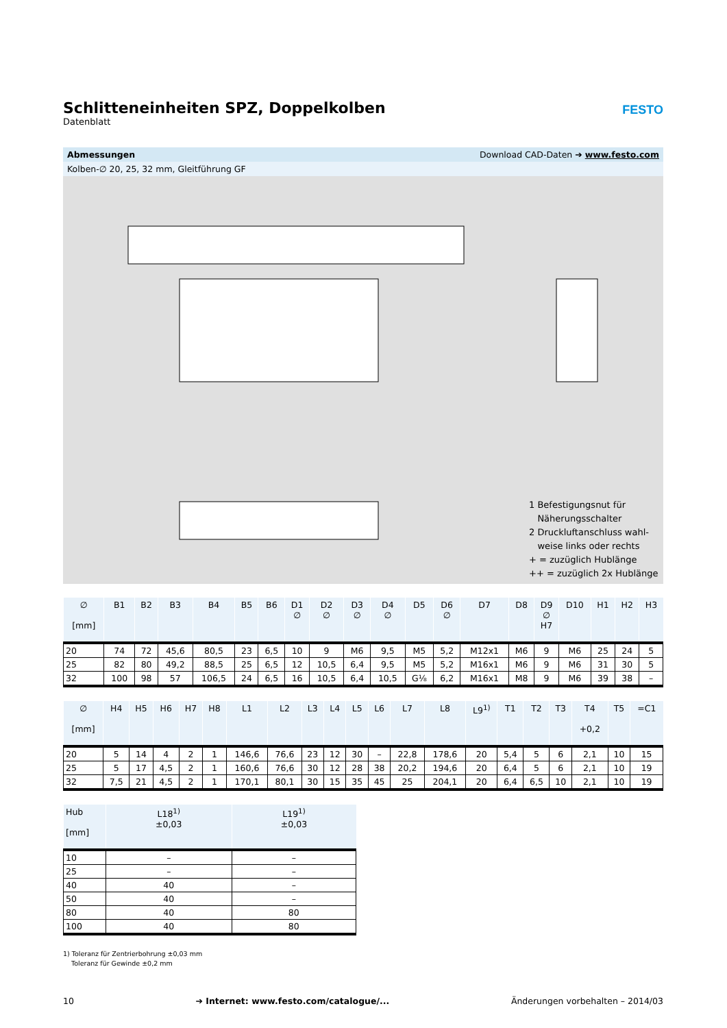Schlitteneinheiten SPZ, Doppelkolben
Datenblatt
FESTO
Abmessungen Download CAD-Daten ➔ www.festo.com
Kolben-∅ 20, 25, 32 mm, Gleitführung GF
1 Befestigungsnut für
Näherungsschalter
2 Druckluftanschluss wahl-
weise links oder rechts
+ = zuzüglich Hublänge
++ = zuzüglich 2x Hublänge
| ∅ [mm] | B1 | B2 | B3 | B4 | B5 | B6 | D1 ∅ | D2 ∅ | D3 ∅ | D4 ∅ | D5 | D6 ∅ | D7 | D8 | D9 ∅ H7 | D10 | H1 | H2 | H3 |
| --- | --- | --- | --- | --- | --- | --- | --- | --- | --- | --- | --- | --- | --- | --- | --- | --- | --- | --- | --- |
| 20 | 74 | 72 | 45,6 | 80,5 | 23 | 6,5 | 10 | 9 | M6 | 9,5 | M5 | 5,2 | M12x1 | M6 | 9 | M6 | 25 | 24 | 5 |
| 25 | 82 | 80 | 49,2 | 88,5 | 25 | 6,5 | 12 | 10,5 | 6,4 | 9,5 | M5 | 5,2 | M16x1 | M6 | 9 | M6 | 31 | 30 | 5 |
| 32 | 100 | 98 | 57 | 106,5 | 24 | 6,5 | 16 | 10,5 | 6,4 | 10,5 | G⅛ | 6,2 | M16x1 | M8 | 9 | M6 | 39 | 38 | – |
| ∅ [mm] | H4 | H5 | H6 | H7 | H8 | L1 | L2 | L3 | L4 | L5 | L6 | L7 | L8 | L9<sup>1)</sup> | T1 | T2 | T3 | T4 +0,2 | T5 | =C1 |
| --- | --- | --- | --- | --- | --- | --- | --- | --- | --- | --- | --- | --- | --- | --- | --- | --- | --- | --- | --- | --- |
| 20 | 5 | 14 | 4 | 2 | 1 | 146,6 | 76,6 | 23 | 12 | 30 | – | 22,8 | 178,6 | 20 | 5,4 | 5 | 6 | 2,1 | 10 | 15 |
| 25 | 5 | 17 | 4,5 | 2 | 1 | 160,6 | 76,6 | 30 | 12 | 28 | 38 | 20,2 | 194,6 | 20 | 6,4 | 5 | 6 | 2,1 | 10 | 19 |
| 32 | 7,5 | 21 | 4,5 | 2 | 1 | 170,1 | 80,1 | 30 | 15 | 35 | 45 | 25 | 204,1 | 20 | 6,4 | 6,5 | 10 | 2,1 | 10 | 19 |
| Hub [mm] | L18<sup>1)</sup> ±0,03 | L19<sup>1)</sup> ±0,03 |
| --- | --- | --- |
| 10 | – | – |
| 25 | – | – |
| 40 | 40 | – |
| 50 | 40 | – |
| 80 | 40 | 80 |
| 100 | 40 | 80 |
1) Toleranz für Zentrierbohrung ±0,03 mm
Toleranz für Gewinde ±0,2 mm
10 ➔ Internet: www.festo.com/catalogue/... Änderungen vorbehalten – 2014/03